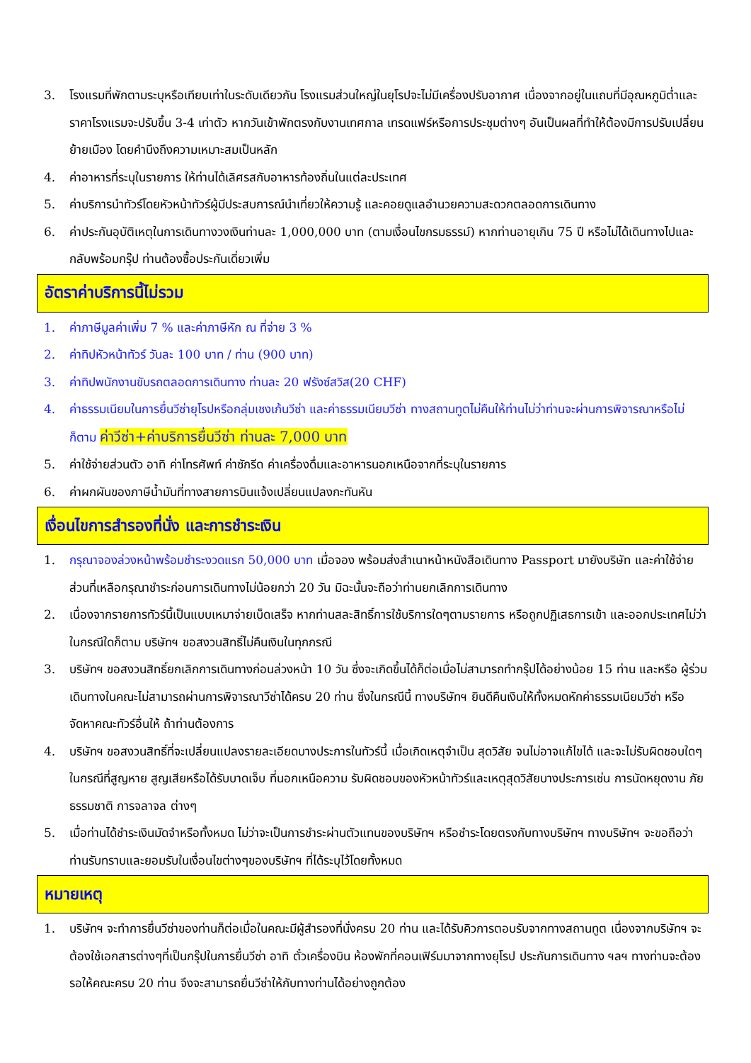3. โรงแรมที่พักตามระบุหรือเทียบเท่าในระดับเดียวกัน โรงแรมส่วนใหญ่ในยุโรปจะไม่มีเครื่องปรับอากาศ เนื่องจากอยู่ในแถบที่มีอุณหภูมิต่ำและราคาโรงแรมจะปรับขึ้น 3-4 เท่าตัว หากวันเข้าพักตรงกับงานเทศกาล เทรดแฟร์หรือการประชุมต่างๆ อันเป็นผลที่ทำให้ต้องมีการปรับเปลี่ยนย้ายเมือง โดยคำนึงถึงความเหมาะสมเป็นหลัก
4. ค่าอาหารที่ระบุในรายการ ให้ท่านได้เลิศรสกับอาหารท้องถิ่นในแต่ละประเทศ
5. ค่าบริการนำทัวร์โดยหัวหน้าทัวร์ผู้มีประสบการณ์นำเที่ยวให้ความรู้ และคอยดูแลอำนวยความสะดวกตลอดการเดินทาง
6. ค่าประกันอุบัติเหตุในการเดินทางวงเงินท่านละ 1,000,000 บาท (ตามเงื่อนไขกรมธรรม์) หากท่านอายุเกิน 75 ปี หรือไม่ได้เดินทางไปและกลับพร้อมกรุ๊ป ท่านต้องซื้อประกันเดี่ยวเพิ่ม
อัตราค่าบริการนี้ไม่รวม
1. ค่าภาษีมูลค่าเพิ่ม 7 % และค่าภาษีหัก ณ ที่จ่าย 3 %
2. ค่าทิปหัวหน้าทัวร์ วันละ 100 บาท / ท่าน (900 บาท)
3. ค่าทิปพนักงานขับรถตลอดการเดินทาง ท่านละ 20 ฟรังซ์สวิส(20 CHF)
4. ค่าธรรมเนียมในการยื่นวีซ่ายุโรปหรือกลุ่มเชงเก้นวีซ่า และค่าธรรมเนียมวีซ่า ทางสถานทูตไม่คืนให้ท่านไม่ว่าท่านจะผ่านการพิจารณาหรือไม่ก็ตาม ค่าวีซ่า+ค่าบริการยื่นวีซ่า ท่านละ 7,000 บาท
5. ค่าใช้จ่ายส่วนตัว อาทิ ค่าโทรศัพท์ ค่าซักรีด ค่าเครื่องดื่มและอาหารนอกเหนือจากที่ระบุในรายการ
6. ค่าผกผันของภาษีน้ำมันที่ทางสายการบินแจ้งเปลี่ยนแปลงกะทันหัน
เงื่อนไขการสำรองที่นั่ง และการชำระเงิน
1. กรุณาจองล่วงหน้าพร้อมชำระงวดแรก 50,000 บาท เมื่อจอง พร้อมส่งสำเนาหน้าหนังสือเดินทาง Passport มายังบริษัท และค่าใช้จ่ายส่วนที่เหลือกรุณาชำระก่อนการเดินทางไม่น้อยกว่า 20 วัน มิฉะนั้นจะถือว่าท่านยกเลิกการเดินทาง
2. เนื่องจากรายการทัวร์นี้เป็นแบบเหมาจ่ายเบ็ดเสร็จ หากท่านสละสิทธิ์การใช้บริการใดๆตามรายการ หรือถูกปฏิเสธการเข้า และออกประเทศไม่ว่าในกรณีใดก็ตาม บริษัทฯ ขอสงวนสิทธิ์ไม่คืนเงินในทุกกรณี
3. บริษัทฯ ขอสงวนสิทธิ์ยกเลิกการเดินทางก่อนล่วงหน้า 10 วัน ซึ่งจะเกิดขึ้นได้ก็ต่อเมื่อไม่สามารถทำกรุ๊ปได้อย่างน้อย 15 ท่าน และหรือ ผู้ร่วมเดินทางในคณะไม่สามารถผ่านการพิจารณาวีซ่าได้ครบ 20 ท่าน ซึ่งในกรณีนี้ ทางบริษัทฯ ยินดีคืนเงินให้ทั้งหมดหักค่าธรรมเนียมวีซ่า หรือจัดหาคณะทัวร์อื่นให้ ถ้าท่านต้องการ
4. บริษัทฯ ขอสงวนสิทธิ์ที่จะเปลี่ยนแปลงรายละเอียดบางประการในทัวร์นี้ เมื่อเกิดเหตุจำเป็น สุดวิสัย จนไม่อาจแก้ไขได้ และจะไม่รับผิดชอบใดๆ ในกรณีที่สูญหาย สูญเสียหรือได้รับบาดเจ็บ ที่นอกเหนือความ รับผิดชอบของหัวหน้าทัวร์และเหตุสุดวิสัยบางประการเช่น การนัดหยุดงาน ภัยธรรมชาติ การจลาจล ต่างๆ
5. เมื่อท่านได้ชำระเงินมัดจำหรือทั้งหมด ไม่ว่าจะเป็นการชำระผ่านตัวแทนของบริษัทฯ หรือชำระโดยตรงกับทางบริษัทฯ ทางบริษัทฯ จะขอถือว่าท่านรับทราบและยอมรับในเงื่อนไขต่างๆของบริษัทฯ ที่ได้ระบุไว้โดยทั้งหมด
หมายเหตุ
1. บริษัทฯ จะทำการยื่นวีซ่าของท่านก็ต่อเมื่อในคณะมีผู้สำรองที่นั่งครบ 20 ท่าน และได้รับคิวการตอบรับจากทางสถานทูต เนื่องจากบริษัทฯ จะต้องใช้เอกสารต่างๆที่เป็นกรุ๊ปในการยื่นวีซ่า อาทิ ตั๋วเครื่องบิน ห้องพักที่คอนเฟิร์มมาจากทางยุโรป ประกันการเดินทาง ฯลฯ ทางท่านจะต้องรอให้คณะครบ 20 ท่าน จึงจะสามารถยื่นวีซ่าให้กับทางท่านได้อย่างถูกต้อง